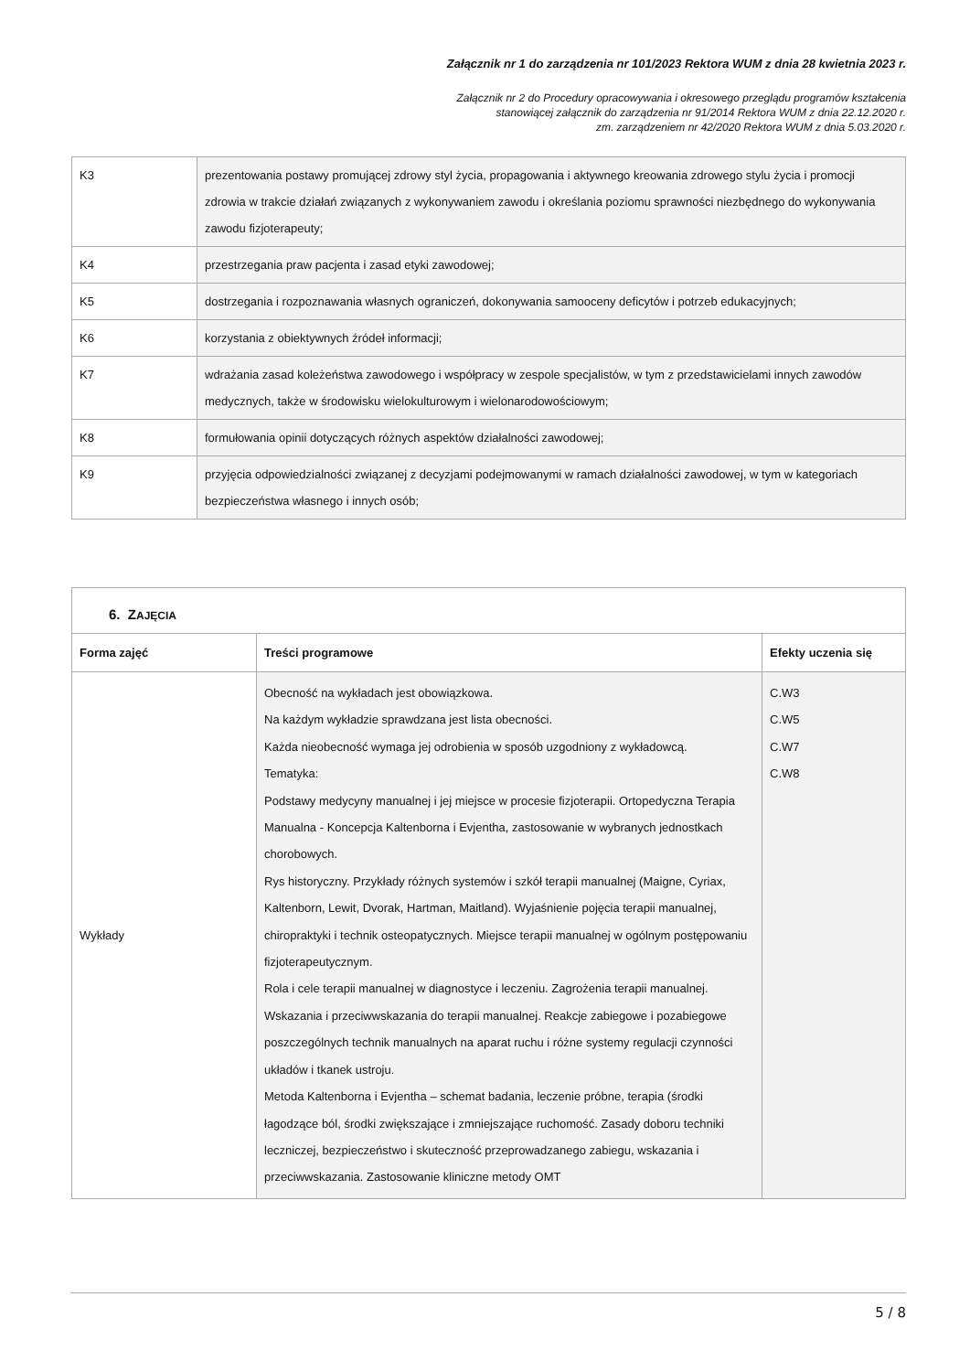Załącznik nr 1 do zarządzenia nr 101/2023 Rektora WUM z dnia 28 kwietnia 2023 r.
Załącznik nr 2 do Procedury opracowywania i okresowego przeglądu programów kształcenia
stanowiącej załącznik do zarządzenia nr 91/2014 Rektora WUM z dnia 22.12.2020 r.
zm. zarządzeniem nr 42/2020 Rektora WUM z dnia 5.03.2020 r.
| K3 | prezentowania postawy promującej zdrowy styl życia, propagowania i aktywnego kreowania zdrowego stylu życia i promocji zdrowia w trakcie działań związanych z wykonywaniem zawodu i określania poziomu sprawności niezbędnego do wykonywania zawodu fizjoterapeuty; |
| K4 | przestrzegania praw pacjenta i zasad etyki zawodowej; |
| K5 | dostrzegania i rozpoznawania własnych ograniczeń, dokonywania samooceny deficytów i potrzeb edukacyjnych; |
| K6 | korzystania z obiektywnych źródeł informacji; |
| K7 | wdrażania zasad koleżeństwa zawodowego i współpracy w zespole specjalistów, w tym z przedstawicielami innych zawodów medycznych, także w środowisku wielokulturowym i wielonarodowościowym; |
| K8 | formułowania opinii dotyczących różnych aspektów działalności zawodowej; |
| K9 | przyjęcia odpowiedzialności związanej z decyzjami podejmowanymi w ramach działalności zawodowej, w tym w kategoriach bezpieczeństwa własnego i innych osób; |
| 6. Z AJĘCIA | | |
| --- | --- | --- |
| Forma zajęć | Treści programowe | Efekty uczenia się |
| Wykłady | Obecność na wykładach jest obowiązkowa. Na każdym wykładzie sprawdzana jest lista obecności. Każda nieobecność wymaga jej odrobienia w sposób uzgodniony z wykładowcą. Tematyka: Podstawy medycyny manualnej i jej miejsce w procesie fizjoterapii. Ortopedyczna Terapia Manualna - Koncepcja Kaltenborna i Evjentha, zastosowanie w wybranych jednostkach chorobowych. Rys historyczny. Przykłady różnych systemów i szkół terapii manualnej (Maigne, Cyriax, Kaltenborn, Lewit, Dvorak, Hartman, Maitland). Wyjaśnienie pojęcia terapii manualnej, chiropraktyki i technik osteopatycznych. Miejsce terapii manualnej w ogólnym postępowaniu fizjoterapeutycznym. Rola i cele terapii manualnej w diagnostyce i leczeniu. Zagrożenia terapii manualnej. Wskazania i przeciwwskazania do terapii manualnej. Reakcje zabiegowe i pozabiegowe poszczególnych technik manualnych na aparat ruchu i różne systemy regulacji czynności układów i tkanek ustroju. Metoda Kaltenborna i Evjentha – schemat badania, leczenie próbne, terapia (środki łagodzące ból, środki zwiększające i zmniejszające ruchomość. Zasady doboru techniki leczniczej, bezpieczeństwo i skuteczność przeprowadzanego zabiegu, wskazania i przeciwwskazania. Zastosowanie kliniczne metody OMT | C.W3 C.W5 C.W7 C.W8 |
5 / 8